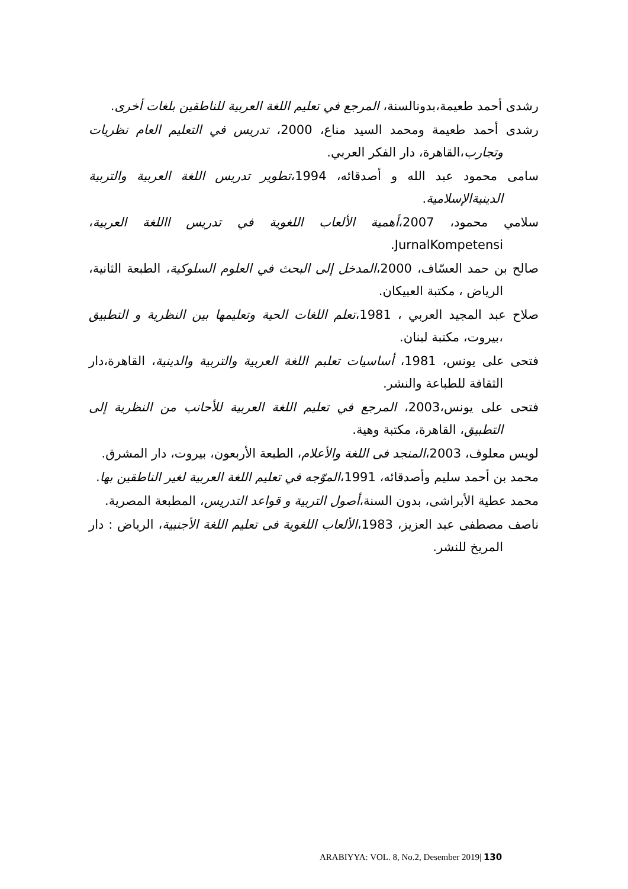رشدى أحمد طعيمة،بدونالسنة، المرجع في تعليم اللغة العربية للناطقين بلغات أخرى.
رشدى أحمد طعيمة ومحمد السيد مناع، 2000، تدريس في التعليم العام نظريات وتجارب،القاهرة، دار الفكر العربي.
سامى محمود عبد الله و أصدقائه، 1994،تطوير تدريس اللغة العربية والتربية الدينيةالإسلامية.
سلامي محمود، 2007،أهمية الألعاب اللغوية في تدريس االلغة العربية، JurnalKompetensi.
صالح بن حمد العسّاف، 2000،المدخل إلى البحث في العلوم السلوكية، الطبعة الثانية، الرياض ، مكتبة العبيكان.
صلاح عبد المجيد العربي ، 1981،تعلم اللغات الحية وتعليمها بين النظرية و التطبيق ،بيروت، مكتبة لبنان.
فتحى على يونس، 1981، أساسيات تعلبم اللغة العربية والتربية والدينية، القاهرة،دار الثقافة للطباعة والنشر.
فتحى على يونس،2003، المرجع في تعليم اللغة العربية للأحانب من النظرية إلى التطبيق، القاهرة، مكتبة وهية.
لويس معلوف، 2003،المنجد فى اللغة والأعلام، الطبعة الأربعون، بيروت، دار المشرق.
محمد بن أحمد سليم وأصدقائه، 1991،الموّجه في تعليم اللغة العربية لغير الناطقين بها.
محمد عطية الأبراشى، بدون السنة،أصول التربية و قواعد التدريس، المطبعة المصرية.
ناصف مصطفى عبد العزيز، 1983،الألعاب اللغوية فى تعليم اللغة الأجنبية، الرياض : دار المريخ للنشر.
ARABIYYA: VOL. 8, No.2, Desember 2019| 130